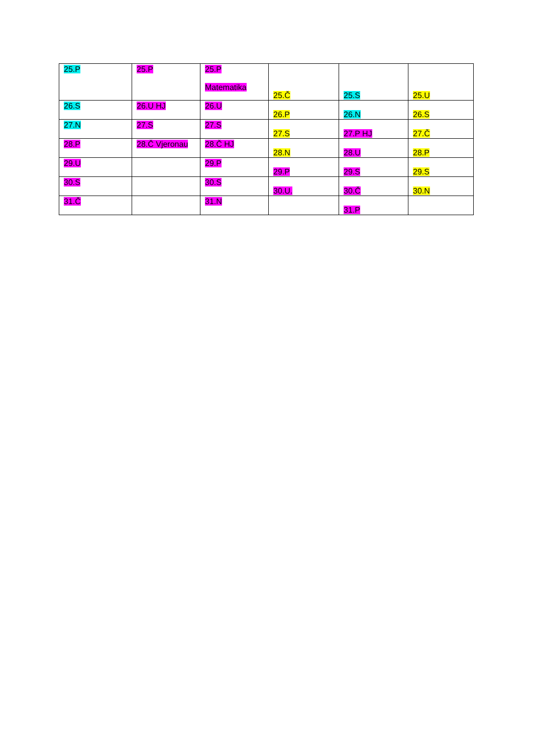| 25.P | 25.P | 25.P Matematika | 25.Č | 25.S | 25.U |
| 26.S | 26.U HJ | 26.U | 26.P | 26.N | 26.S |
| 27.N | 27.S | 27.S | 27.S | 27.P HJ | 27.Č |
| 28.P | 28.Č Vjeronau | 28.Č HJ | 28.N | 28.U | 28.P |
| 29.U | | 29.P | 29.P | 29.S | 29.S |
| 30.S | | 30.S | 30.U. | 30.Č | 30.N |
| 31.Č | | 31.N | | 31.P | |